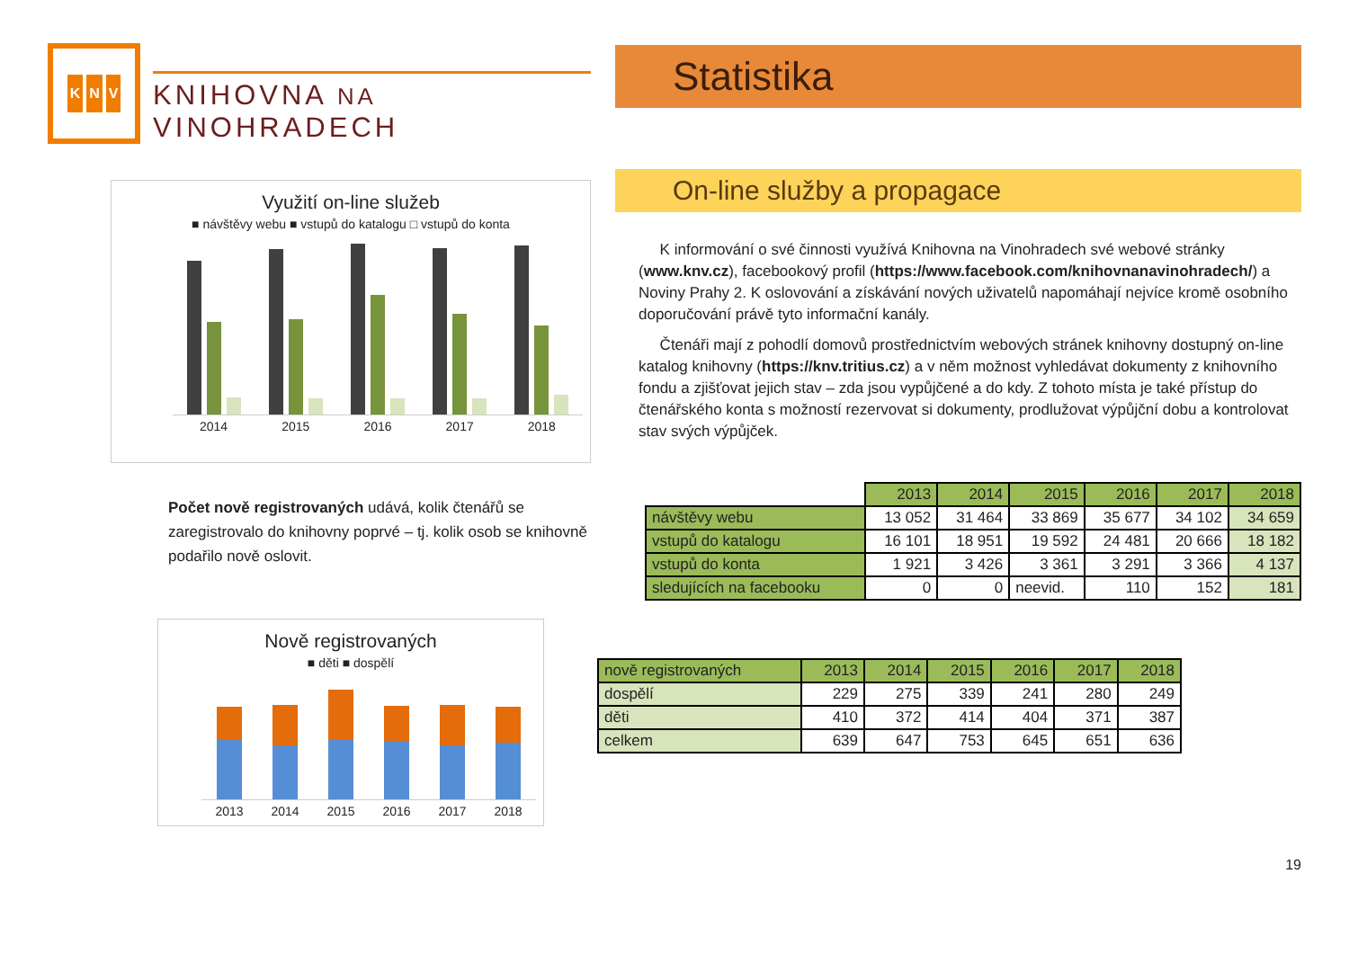K N V
KNIHOVNA NA VINOHRADECH
Využití on-line služeb
■ návštěvy webu ■ vstupů do katalogu □ vstupů do konta
2014 2015 2016 2017 2018
Počet nově registrovaných udává, kolik čtenářů se zaregistrovalo do knihovny poprvé – tj. kolik osob se knihovně podařilo nově oslovit.
Nově registrovaných
■ děti ■ dospělí
2013 2014 2015 2016 2017 2018
Statistika
On-line služby a propagace
K informování o své činnosti využívá Knihovna na Vinohradech své webové stránky (www.knv.cz), facebookový profil (https://www.facebook.com/knihovnanavinohradech/) a Noviny Prahy 2. K oslovování a získávání nových uživatelů napomáhají nejvíce kromě osobního doporučování právě tyto informační kanály.
Čtenáři mají z pohodlí domovů prostřednictvím webových stránek knihovny dostupný on-line katalog knihovny (https://knv.tritius.cz) a v něm možnost vyhledávat dokumenty z knihovního fondu a zjišťovat jejich stav – zda jsou vypůjčené a do kdy. Z tohoto místa je také přístup do čtenářského konta s možností rezervovat si dokumenty, prodlužovat výpůjční dobu a kontrolovat stav svých výpůjček.
| | 2013 | 2014 | 2015 | 2016 | 2017 | 2018 |
| --- | --- | --- | --- | --- | --- | --- |
| návštěvy webu | 13 052 | 31 464 | 33 869 | 35 677 | 34 102 | 34 659 |
| vstupů do katalogu | 16 101 | 18 951 | 19 592 | 24 481 | 20 666 | 18 182 |
| vstupů do konta | 1 921 | 3 426 | 3 361 | 3 291 | 3 366 | 4 137 |
| sledujících na facebooku | 0 | 0 | neevid. | 110 | 152 | 181 |
| nově registrovaných | 2013 | 2014 | 2015 | 2016 | 2017 | 2018 |
| dospělí | 229 | 275 | 339 | 241 | 280 | 249 |
| děti | 410 | 372 | 414 | 404 | 371 | 387 |
| celkem | 639 | 647 | 753 | 645 | 651 | 636 |
19